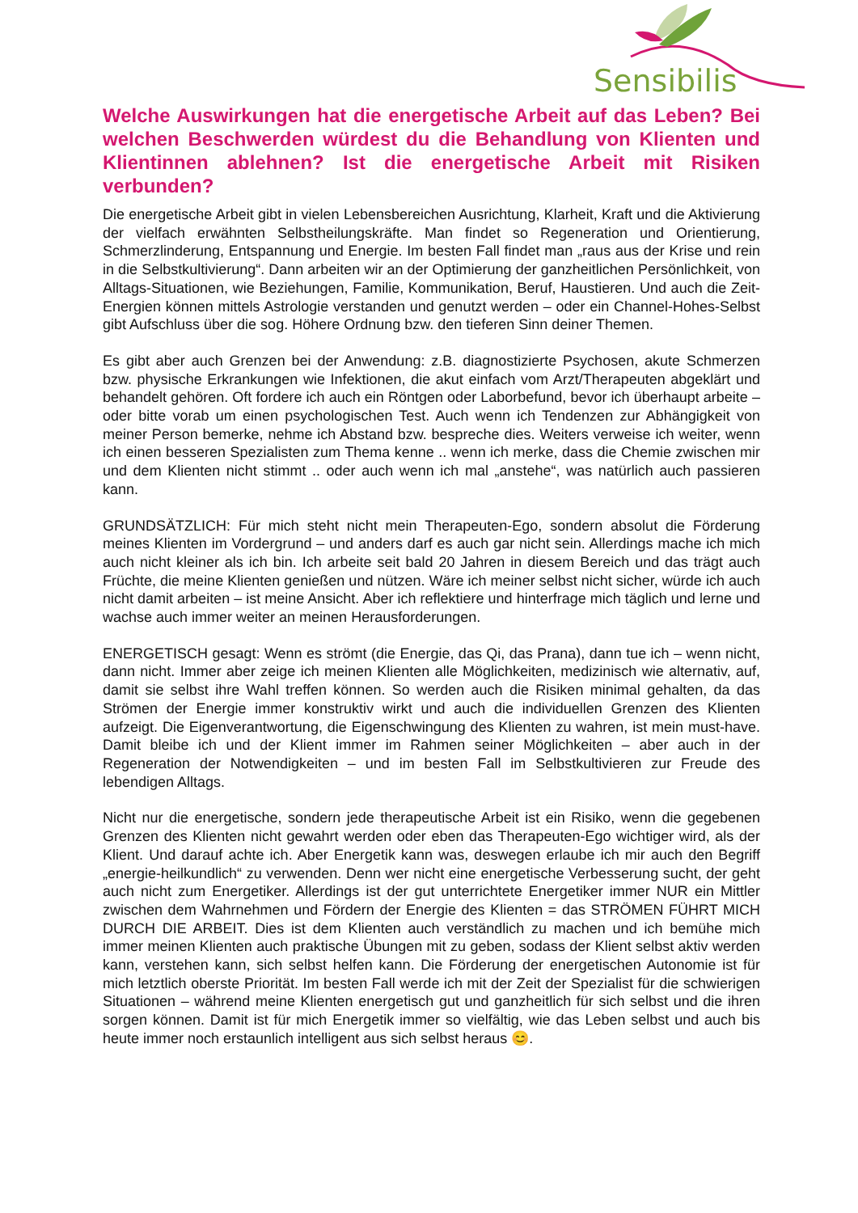Sensibilis
Welche Auswirkungen hat die energetische Arbeit auf das Leben? Bei welchen Beschwerden würdest du die Behandlung von Klienten und Klientinnen ablehnen? Ist die energetische Arbeit mit Risiken verbunden?
Die energetische Arbeit gibt in vielen Lebensbereichen Ausrichtung, Klarheit, Kraft und die Aktivierung der vielfach erwähnten Selbstheilungskräfte. Man findet so Regeneration und Orientierung, Schmerzlinderung, Entspannung und Energie. Im besten Fall findet man „raus aus der Krise und rein in die Selbstkultivierung“. Dann arbeiten wir an der Optimierung der ganzheitlichen Persönlichkeit, von Alltags-Situationen, wie Beziehungen, Familie, Kommunikation, Beruf, Haustieren. Und auch die Zeit-Energien können mittels Astrologie verstanden und genutzt werden – oder ein Channel-Hohes-Selbst gibt Aufschluss über die sog. Höhere Ordnung bzw. den tieferen Sinn deiner Themen.
Es gibt aber auch Grenzen bei der Anwendung: z.B. diagnostizierte Psychosen, akute Schmerzen bzw. physische Erkrankungen wie Infektionen, die akut einfach vom Arzt/Therapeuten abgeklärt und behandelt gehören. Oft fordere ich auch ein Röntgen oder Laborbefund, bevor ich überhaupt arbeite – oder bitte vorab um einen psychologischen Test. Auch wenn ich Tendenzen zur Abhängigkeit von meiner Person bemerke, nehme ich Abstand bzw. bespreche dies. Weiters verweise ich weiter, wenn ich einen besseren Spezialisten zum Thema kenne .. wenn ich merke, dass die Chemie zwischen mir und dem Klienten nicht stimmt .. oder auch wenn ich mal „anstehe“, was natürlich auch passieren kann.
GRUNDSÄTZLICH: Für mich steht nicht mein Therapeuten-Ego, sondern absolut die Förderung meines Klienten im Vordergrund – und anders darf es auch gar nicht sein. Allerdings mache ich mich auch nicht kleiner als ich bin. Ich arbeite seit bald 20 Jahren in diesem Bereich und das trägt auch Früchte, die meine Klienten genießen und nützen. Wäre ich meiner selbst nicht sicher, würde ich auch nicht damit arbeiten – ist meine Ansicht. Aber ich reflektiere und hinterfrage mich täglich und lerne und wachse auch immer weiter an meinen Herausforderungen.
ENERGETISCH gesagt: Wenn es strömt (die Energie, das Qi, das Prana), dann tue ich – wenn nicht, dann nicht. Immer aber zeige ich meinen Klienten alle Möglichkeiten, medizinisch wie alternativ, auf, damit sie selbst ihre Wahl treffen können. So werden auch die Risiken minimal gehalten, da das Strömen der Energie immer konstruktiv wirkt und auch die individuellen Grenzen des Klienten aufzeigt. Die Eigenverantwortung, die Eigenschwingung des Klienten zu wahren, ist mein must-have. Damit bleibe ich und der Klient immer im Rahmen seiner Möglichkeiten – aber auch in der Regeneration der Notwendigkeiten – und im besten Fall im Selbstkultivieren zur Freude des lebendigen Alltags.
Nicht nur die energetische, sondern jede therapeutische Arbeit ist ein Risiko, wenn die gegebenen Grenzen des Klienten nicht gewahrt werden oder eben das Therapeuten-Ego wichtiger wird, als der Klient. Und darauf achte ich. Aber Energetik kann was, deswegen erlaube ich mir auch den Begriff „energie-heilkundlich“ zu verwenden. Denn wer nicht eine energetische Verbesserung sucht, der geht auch nicht zum Energetiker. Allerdings ist der gut unterrichtete Energetiker immer NUR ein Mittler zwischen dem Wahrnehmen und Fördern der Energie des Klienten = das STRÖMEN FÜHRT MICH DURCH DIE ARBEIT. Dies ist dem Klienten auch verständlich zu machen und ich bemühe mich immer meinen Klienten auch praktische Übungen mit zu geben, sodass der Klient selbst aktiv werden kann, verstehen kann, sich selbst helfen kann. Die Förderung der energetischen Autonomie ist für mich letztlich oberste Priorität. Im besten Fall werde ich mit der Zeit der Spezialist für die schwierigen Situationen – während meine Klienten energetisch gut und ganzheitlich für sich selbst und die ihren sorgen können. Damit ist für mich Energetik immer so vielfältig, wie das Leben selbst und auch bis heute immer noch erstaunlich intelligent aus sich selbst heraus 😊.